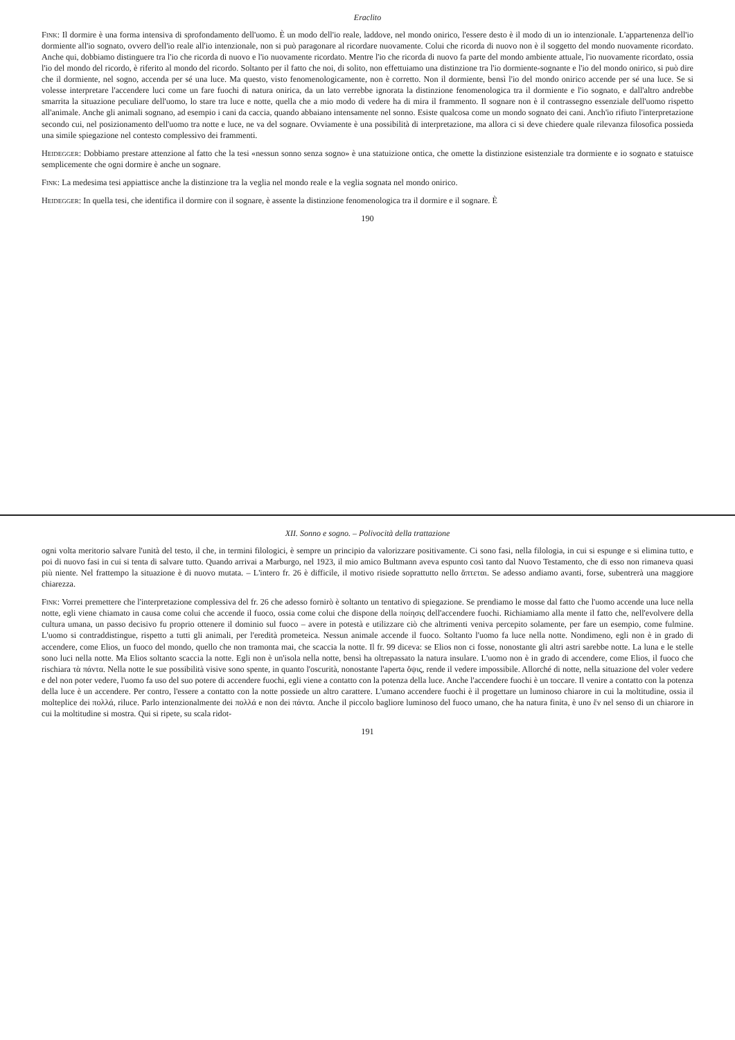Eraclito
Fink: Il dormire è una forma intensiva di sprofondamento dell'uomo. È un modo dell'io reale, laddove, nel mondo onirico, l'essere desto è il modo di un io intenzionale. L'appartenenza dell'io dormiente all'io sognato, ovvero dell'io reale all'io intenzionale, non si può paragonare al ricordare nuovamente. Colui che ricorda di nuovo non è il soggetto del mondo nuovamente ricordato. Anche qui, dobbiamo distinguere tra l'io che ricorda di nuovo e l'io nuovamente ricordato. Mentre l'io che ricorda di nuovo fa parte del mondo ambiente attuale, l'io nuovamente ricordato, ossia l'io del mondo del ricordo, è riferito al mondo del ricordo. Soltanto per il fatto che noi, di solito, non effettuiamo una distinzione tra l'io dormiente-sognante e l'io del mondo onirico, si può dire che il dormiente, nel sogno, accenda per sé una luce. Ma questo, visto fenomenologicamente, non è corretto. Non il dormiente, bensì l'io del mondo onirico accende per sé una luce. Se si volesse interpretare l'accendere luci come un fare fuochi di natura onirica, da un lato verrebbe ignorata la distinzione fenomenologica tra il dormiente e l'io sognato, e dall'altro andrebbe smarrita la situazione peculiare dell'uomo, lo stare tra luce e notte, quella che a mio modo di vedere ha di mira il frammento. Il sognare non è il contrassegno essenziale dell'uomo rispetto all'animale. Anche gli animali sognano, ad esempio i cani da caccia, quando abbaiano intensamente nel sonno. Esiste qualcosa come un mondo sognato dei cani. Anch'io rifiuto l'interpretazione secondo cui, nel posizionamento dell'uomo tra notte e luce, ne va del sognare. Ovviamente è una possibilità di interpretazione, ma allora ci si deve chiedere quale rilevanza filosofica possieda una simile spiegazione nel contesto complessivo dei frammenti.
Heidegger: Dobbiamo prestare attenzione al fatto che la tesi «nessun sonno senza sogno» è una statuizione ontica, che omette la distinzione esistenziale tra dormiente e io sognato e statuisce semplicemente che ogni dormire è anche un sognare.
Fink: La medesima tesi appiattisce anche la distinzione tra la veglia nel mondo reale e la veglia sognata nel mondo onirico.
Heidegger: In quella tesi, che identifica il dormire con il sognare, è assente la distinzione fenomenologica tra il dormire e il sognare. È
190
XII. Sonno e sogno. – Polivocità della trattazione
ogni volta meritorio salvare l'unità del testo, il che, in termini filologici, è sempre un principio da valorizzare positivamente. Ci sono fasi, nella filologia, in cui si espunge e si elimina tutto, e poi di nuovo fasi in cui si tenta di salvare tutto. Quando arrivai a Marburgo, nel 1923, il mio amico Bultmann aveva espunto così tanto dal Nuovo Testamento, che di esso non rimaneva quasi più niente. Nel frattempo la situazione è di nuovo mutata. – L'intero fr. 26 è difficile, il motivo risiede soprattutto nello ἅπτεται. Se adesso andiamo avanti, forse, subentrerà una maggiore chiarezza.
Fink: Vorrei premettere che l'interpretazione complessiva del fr. 26 che adesso fornirò è soltanto un tentativo di spiegazione. Se prendiamo le mosse dal fatto che l'uomo accende una luce nella notte, egli viene chiamato in causa come colui che accende il fuoco, ossia come colui che dispone della ποίησις dell'accendere fuochi. Richiamiamo alla mente il fatto che, nell'evolvere della cultura umana, un passo decisivo fu proprio ottenere il dominio sul fuoco – avere in potestà e utilizzare ciò che altrimenti veniva percepito solamente, per fare un esempio, come fulmine. L'uomo si contraddistingue, rispetto a tutti gli animali, per l'eredità prometeica. Nessun animale accende il fuoco. Soltanto l'uomo fa luce nella notte. Nondimeno, egli non è in grado di accendere, come Elios, un fuoco del mondo, quello che non tramonta mai, che scaccia la notte. Il fr. 99 diceva: se Elios non ci fosse, nonostante gli altri astri sarebbe notte. La luna e le stelle sono luci nella notte. Ma Elios soltanto scaccia la notte. Egli non è un'isola nella notte, bensì ha oltrepassato la natura insulare. L'uomo non è in grado di accendere, come Elios, il fuoco che rischiara τὰ πάντα. Nella notte le sue possibilità visive sono spente, in quanto l'oscurità, nonostante l'aperta ὄψις, rende il vedere impossibile. Allorché di notte, nella situazione del voler vedere e del non poter vedere, l'uomo fa uso del suo potere di accendere fuochi, egli viene a contatto con la potenza della luce. Anche l'accendere fuochi è un toccare. Il venire a contatto con la potenza della luce è un accendere. Per contro, l'essere a contatto con la notte possiede un altro carattere. L'umano accendere fuochi è il progettare un luminoso chiarore in cui la moltitudine, ossia il molteplice dei πολλά, riluce. Parlo intenzionalmente dei πολλά e non dei πάντα. Anche il piccolo bagliore luminoso del fuoco umano, che ha natura finita, è uno ἕν nel senso di un chiarore in cui la moltitudine si mostra. Qui si ripete, su scala ridot-
191